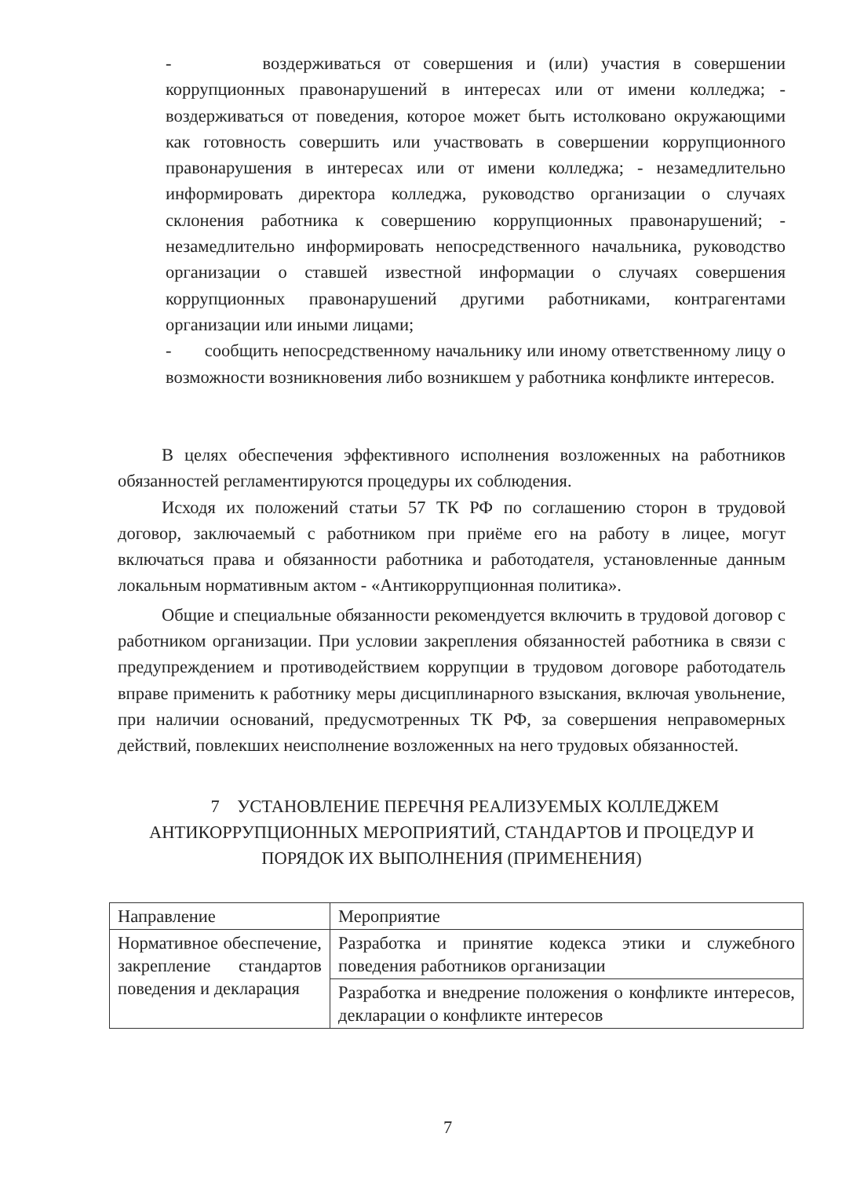- воздерживаться от совершения и (или) участия в совершении коррупционных правонарушений в интересах или от имени колледжа; - воздерживаться от поведения, которое может быть истолковано окружающими как готовность совершить или участвовать в совершении коррупционного правонарушения в интересах или от имени колледжа; - незамедлительно информировать директора колледжа, руководство организации о случаях склонения работника к совершению коррупционных правонарушений; - незамедлительно информировать непосредственного начальника, руководство организации о ставшей известной информации о случаях совершения коррупционных правонарушений другими работниками, контрагентами организации или иными лицами;
- сообщить непосредственному начальнику или иному ответственному лицу о возможности возникновения либо возникшем у работника конфликте интересов.
В целях обеспечения эффективного исполнения возложенных на работников обязанностей регламентируются процедуры их соблюдения.
Исходя их положений статьи 57 ТК РФ по соглашению сторон в трудовой договор, заключаемый с работником при приёме его на работу в лицее, могут включаться права и обязанности работника и работодателя, установленные данным локальным нормативным актом - «Антикоррупционная политика».
Общие и специальные обязанности рекомендуется включить в трудовой договор с работником организации. При условии закрепления обязанностей работника в связи с предупреждением и противодействием коррупции в трудовом договоре работодатель вправе применить к работнику меры дисциплинарного взыскания, включая увольнение, при наличии оснований, предусмотренных ТК РФ, за совершения неправомерных действий, повлекших неисполнение возложенных на него трудовых обязанностей.
7 УСТАНОВЛЕНИЕ ПЕРЕЧНЯ РЕАЛИЗУЕМЫХ КОЛЛЕДЖЕМ АНТИКОРРУПЦИОННЫХ МЕРОПРИЯТИЙ, СТАНДАРТОВ И ПРОЦЕДУР И ПОРЯДОК ИХ ВЫПОЛНЕНИЯ (ПРИМЕНЕНИЯ)
| Направление | Мероприятие |
| Нормативное обеспечение, закрепление стандартов поведения и декларация | Разработка и принятие кодекса этики и служебного поведения работников организации |
| | Разработка и внедрение положения о конфликте интересов, декларации о конфликте интересов |
7